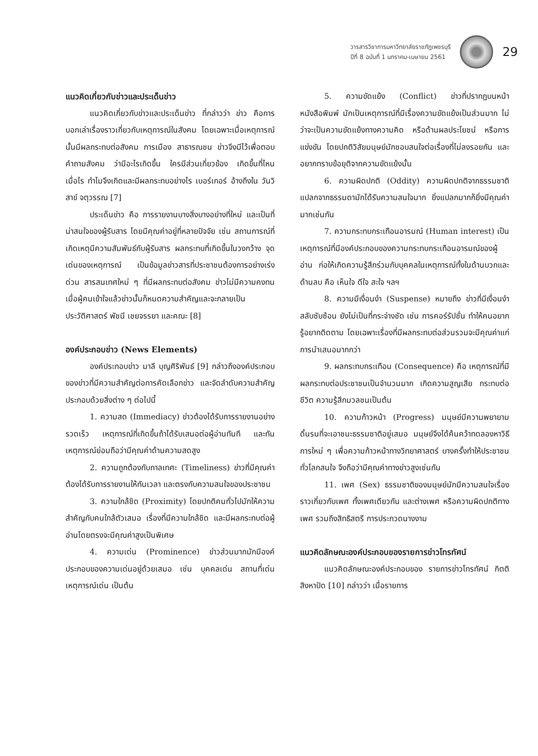วารสารวิชาการมหาวิทยาลัยราชภัฏเพชรบุรี
ปีที่ 8 ฉบับที่ 1 มกราคม-เมษายน 2561
29
แนวคิดเกี่ยวกับข่าวและประเด็นข่าว
แนวคิดเกี่ยวกับข่าวและประเด็นข่าว ที่กล่าวว่า ข่าว คือการบอกเล่าเรื่องราวเกี่ยวกับเหตุการณ์ในสังคม โดยเฉพาะเมื่อเหตุการณ์นั้นมีผลกระทบต่อสังคม การเมือง สาธารณชน ข่าวจึงมีไว้เพื่อตอบคำถามสังคม ว่ามีอะไรเกิดขึ้น ใครมีส่วนเกี่ยวข้อง เกิดขึ้นที่ไหน เมื่อไร ทำไมจึงเกิดและมีผลกระทบอย่างไร เบอร์เกอร์ อ้างถึงใน วันวิสาข์ จตุวรรณ [7]
ประเด็นข่าว คือ การรายงานบางสิ่งบางอย่างที่ใหม่ และเป็นที่น่าสนใจของผู้รับสาร โดยมีคุณค่าอยู่ที่หลายปัจจัย เช่น สถานการณ์ที่เกิดเหตุมีความสัมพันธ์กับผู้รับสาร ผลกระทบที่เกิดขึ้นในวงกว้าง จุดเด่นของเหตุการณ์ เป็นข้อมูลข่าวสารที่ประชาชนต้องการอย่างเร่งด่วน สารสนเทศใหม่ ๆ ที่มีผลกระทบต่อสังคม ข่าวไม่มีความคงทนเมื่อผู้คนเข้าใจแล้วข่าวนั้นก็หมดความสำคัญและจะกลายเป็นประวัติศาสตร์ พัชนี เชยจรรยา และคณะ [8]
องค์ประกอบข่าว (News Elements)
องค์ประกอบข่าว มาลี บุญศิริพันธ์ [9] กล่าวถึงองค์ประกอบของข่าวที่มีความสำคัญต่อการคัดเลือกข่าว และจัดลำดับความสำคัญประกอบด้วยสิ่งต่าง ๆ ต่อไปนี้
1. ความสด (Immediacy) ข่าวต้องได้รับการรายงานอย่างรวดเร็ว เหตุการณ์ที่เกิดขึ้นถ้าได้รับเสนอต่อผู้อ่านทันที และทันเหตุการณ์ย่อมถือว่ามีคุณค่าด้านความสดสูง
2. ความถูกต้องกับกาลเทศะ (Timeliness) ข่าวที่มีคุณค่าต้องได้รับการรายงานให้ทันเวลา และตรงกับความสนใจของประชาชน
3. ความใกล้ชิด (Proximity) โดยปกติคนทั่วไปมักให้ความสำคัญกับคนใกล้ตัวเสมอ เรื่องที่มีความใกล้ชิด และมีผลกระทบต่อผู้อ่านโดยตรงจะมีคุณค่าสูงเป็นพิเศษ
4. ความเด่น (Prominence) ข่าวส่วนมากมักมีองค์ประกอบของความเด่นอยู่ด้วยเสมอ เช่น บุคคลเด่น สถานที่เด่น เหตุการณ์เด่น เป็นต้น
5. ความขัดแย้ง (Conflict) ข่าวที่ปรากฏบนหน้าหนังสือพิมพ์ มักเป็นเหตุการณ์ที่มีเรื่องความขัดแย้งเป็นส่วนมาก ไม่ว่าจะเป็นความขัดแย้งทางความคิด หรือด้านผลประโยชน์ หรือการแข่งขัน โดยปกติวิสัยมนุษย์มักชอบสนใจต่อเรื่องที่ไม่ลงรอยกัน และอยากทราบข้อยุติจากความขัดแย้งนั้น
6. ความผิดปกติ (Oddity) ความผิดปกติจากธรรมชาติ แปลกจากธรรมดามักได้รับความสนใจมาก ยิ่งแปลกมากก็ยิ่งมีคุณค่ามากเช่นกัน
7. ความกระทบกระเทือนอารมณ์ (Human interest) เป็นเหตุการณ์ที่มีองค์ประกอบของความกระทบกระเทือนอารมณ์ของผู้อ่าน ก่อให้เกิดความรู้สึกร่วมกับบุคคลในเหตุการณ์ทั้งในด้านบวกและด้านลบ คือ เห็นใจ ดีใจ สะใจ ฯลฯ
8. ความมีเงื่อนงำ (Suspense) หมายถึง ข่าวที่มีเงื่อนงำ สลับซับซ้อน ยังไม่เป็นที่กระจ่างชัด เช่น การคอร์รัปชั่น ทำให้คนอยากรู้อยากติดตาม โดยเฉพาะเรื่องที่มีผลกระทบต่อส่วนรวมจะมีคุณค่าแก่การนำเสนอมากกว่า
9. ผลกระทบกระเทือน (Consequence) คือ เหตุการณ์ที่มีผลกระทบต่อประชาชนเป็นจำนวนมาก เกิดความสูญเสีย กระทบต่อชีวิต ความรู้สึกมวลชนเป็นต้น
10. ความก้าวหน้า (Progress) มนุษย์มีความพยายามดิ้นรนที่จะเอาชนะธรรมชาติอยู่เสมอ มนุษย์จึงได้ค้นคว้าทดลองหาวิธีการใหม่ ๆ เพื่อความก้าวหน้าทางวิทยาศาสตร์ บางครั้งทำให้ประชาชนทั่วโลกสนใจ จึงถือว่ามีคุณค่าทางข่าวสูงเช่นกัน
11. เพศ (Sex) ธรรมชาติของมนุษย์มักมีความสนใจเรื่องราวเกี่ยวกับเพศ ทั้งเพศเดียวกัน และต่างเพศ หรือความผิดปกติทางเพศ รวมถึงสิทธิสตรี การประกวดนางงาม
แนวคิดลักษณะองค์ประกอบของรายการข่าวโทรทัศน์
แนวคิดลักษณะองค์ประกอบของ รายการข่าวโทรทัศน์ กิตติ สิงหาปัด [10] กล่าวว่า เมื่อรายการ